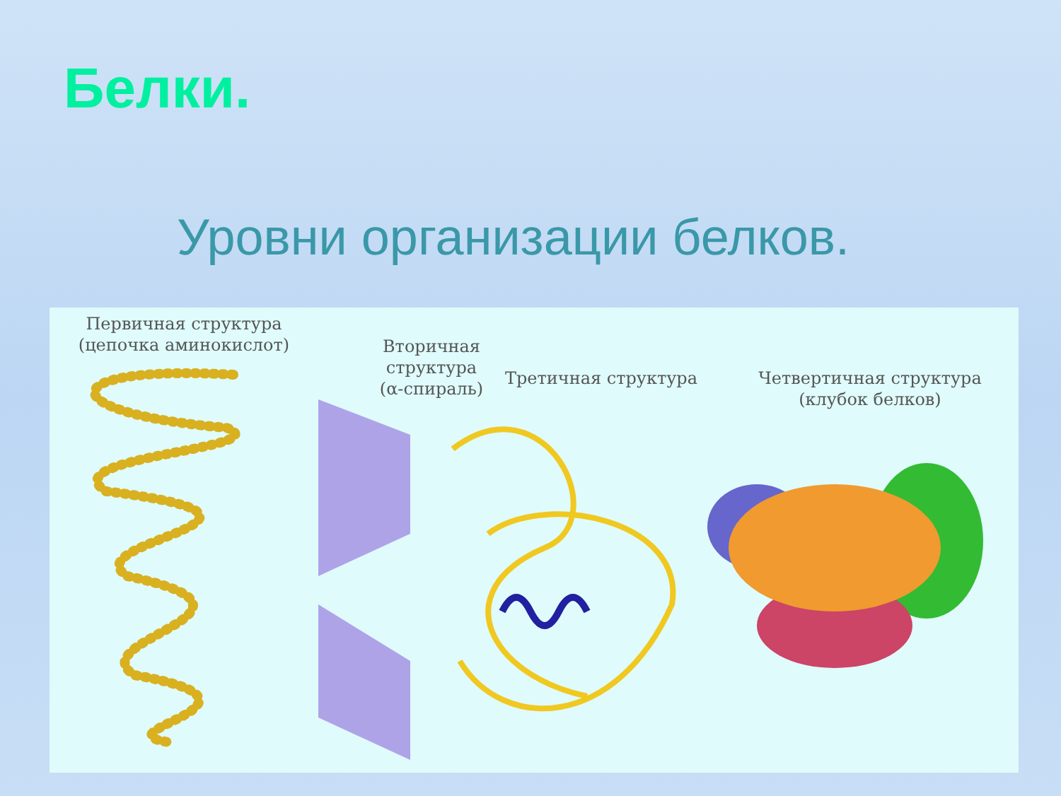Белки.
Уровни организации белков.
Первичная структура
(цепочка аминокислот)
Вторичная
структура
(α-спираль)
Третичная структура
Четвертичная структура
(клубок белков)